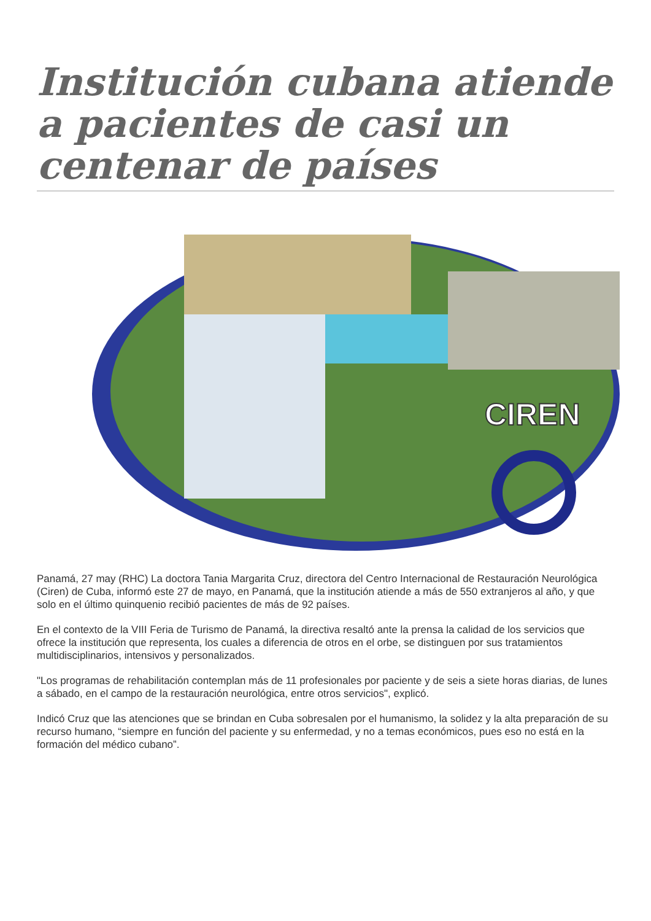Institución cubana atiende a pacientes de casi un centenar de países
CIREN
Panamá, 27 may (RHC) La doctora Tania Margarita Cruz, directora del Centro Internacional de Restauración Neurológica (Ciren) de Cuba, informó este 27 de mayo, en Panamá, que la institución atiende a más de 550 extranjeros al año, y que solo en el último quinquenio recibió pacientes de más de 92 países.
En el contexto de la VIII Feria de Turismo de Panamá, la directiva resaltó ante la prensa la calidad de los servicios que ofrece la institución que representa, los cuales a diferencia de otros en el orbe, se distinguen por sus tratamientos multidisciplinarios, intensivos y personalizados.
"Los programas de rehabilitación contemplan más de 11 profesionales por paciente y de seis a siete horas diarias, de lunes a sábado, en el campo de la restauración neurológica, entre otros servicios", explicó.
Indicó Cruz que las atenciones que se brindan en Cuba sobresalen por el humanismo, la solidez y la alta preparación de su recurso humano, “siempre en función del paciente y su enfermedad, y no a temas económicos, pues eso no está en la formación del médico cubano”.